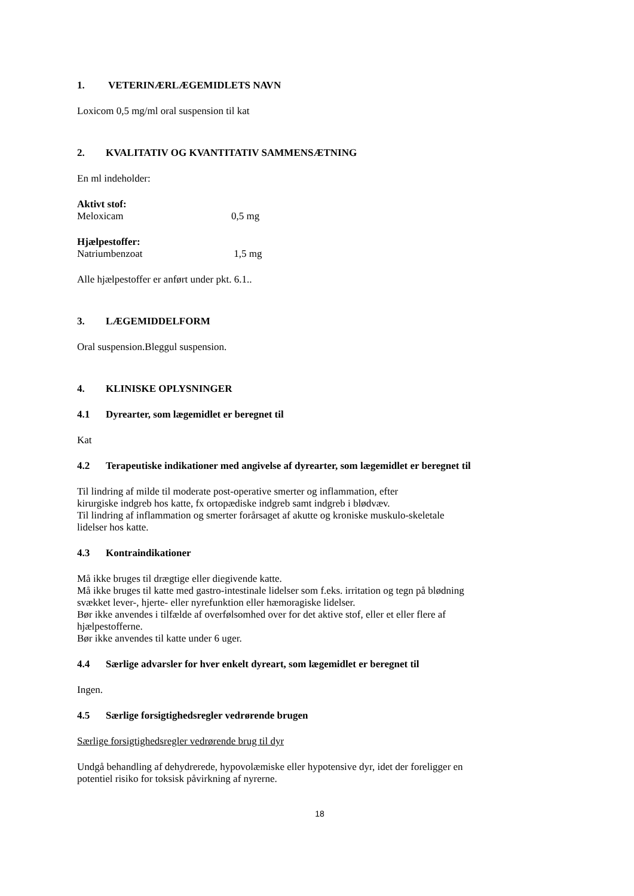1. VETERINÆRLÆGEMIDLETS NAVN
Loxicom 0,5 mg/ml oral suspension til kat
2. KVALITATIV OG KVANTITATIV SAMMENSÆTNING
En ml indeholder:
Aktivt stof:
Meloxicam 0,5 mg
Hjælpestoffer:
Natriumbenzoat 1,5 mg
Alle hjælpestoffer er anført under pkt. 6.1..
3. LÆGEMIDDELFORM
Oral suspension.Bleggul suspension.
4. KLINISKE OPLYSNINGER
4.1 Dyrearter, som lægemidlet er beregnet til
Kat
4.2 Terapeutiske indikationer med angivelse af dyrearter, som lægemidlet er beregnet til
Til lindring af milde til moderate post-operative smerter og inflammation, efter
kirurgiske indgreb hos katte, fx ortopædiske indgreb samt indgreb i blødvæv.
Til lindring af inflammation og smerter forårsaget af akutte og kroniske muskulo-skeletale
lidelser hos katte.
4.3 Kontraindikationer
Må ikke bruges til drægtige eller diegivende katte.
Må ikke bruges til katte med gastro-intestinale lidelser som f.eks. irritation og tegn på blødning
svækket lever-, hjerte- eller nyrefunktion eller hæmoragiske lidelser.
Bør ikke anvendes i tilfælde af overfølsomhed over for det aktive stof, eller et eller flere af
hjælpestofferne.
Bør ikke anvendes til katte under 6 uger.
4.4 Særlige advarsler for hver enkelt dyreart, som lægemidlet er beregnet til
Ingen.
4.5 Særlige forsigtighedsregler vedrørende brugen
Særlige forsigtighedsregler vedrørende brug til dyr
Undgå behandling af dehydrerede, hypovolæmiske eller hypotensive dyr, idet der foreligger en
potentiel risiko for toksisk påvirkning af nyrerne.
18